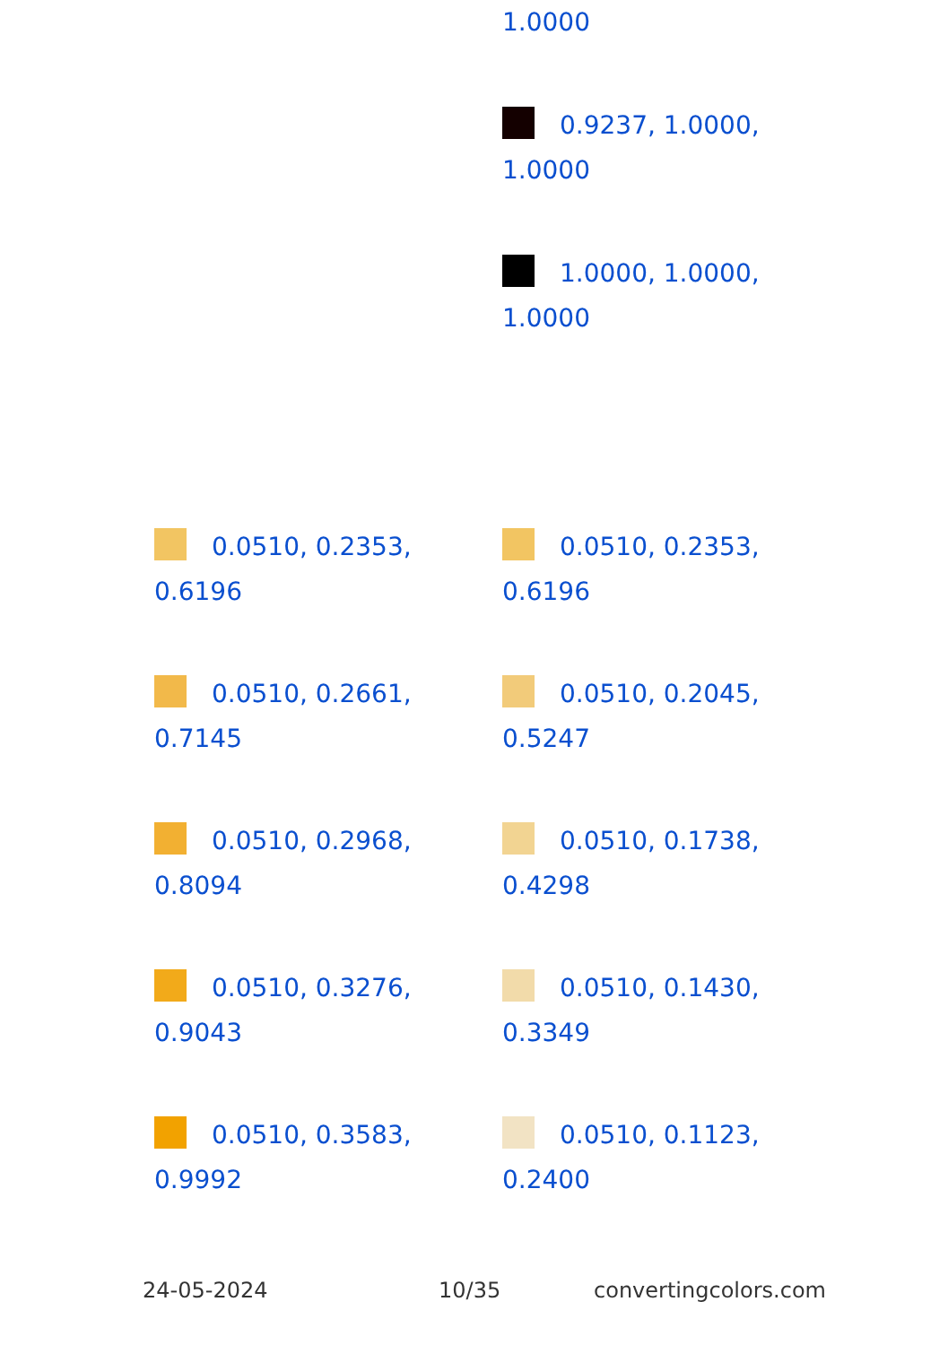1.0000
0.9237, 1.0000, 1.0000
1.0000, 1.0000, 1.0000
0.0510, 0.2353, 0.6196
0.0510, 0.2661, 0.7145
0.0510, 0.2968, 0.8094
0.0510, 0.3276, 0.9043
0.0510, 0.3583, 0.9992
0.0510, 0.2353, 0.6196
0.0510, 0.2045, 0.5247
0.0510, 0.1738, 0.4298
0.0510, 0.1430, 0.3349
0.0510, 0.1123, 0.2400
24-05-2024 10/35 convertingcolors.com